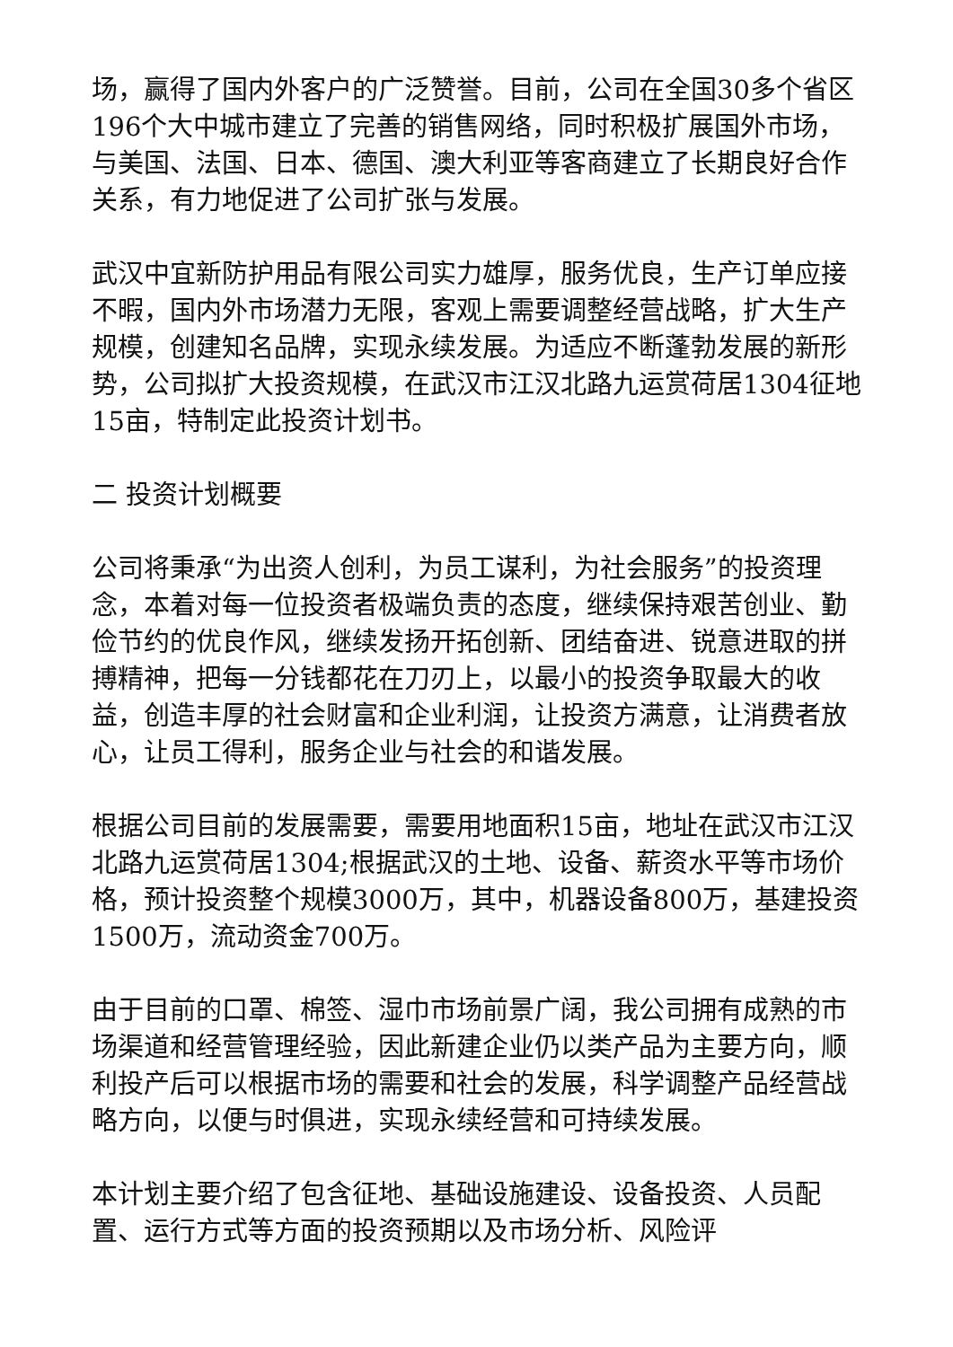场，赢得了国内外客户的广泛赞誉。目前，公司在全国30多个省区196个大中城市建立了完善的销售网络，同时积极扩展国外市场，与美国、法国、日本、德国、澳大利亚等客商建立了长期良好合作关系，有力地促进了公司扩张与发展。
武汉中宜新防护用品有限公司实力雄厚，服务优良，生产订单应接不暇，国内外市场潜力无限，客观上需要调整经营战略，扩大生产规模，创建知名品牌，实现永续发展。为适应不断蓬勃发展的新形势，公司拟扩大投资规模，在武汉市江汉北路九运赏荷居1304征地15亩，特制定此投资计划书。
二 投资计划概要
公司将秉承“为出资人创利，为员工谋利，为社会服务”的投资理念，本着对每一位投资者极端负责的态度，继续保持艰苦创业、勤俭节约的优良作风，继续发扬开拓创新、团结奋进、锐意进取的拼搏精神，把每一分钱都花在刀刃上，以最小的投资争取最大的收益，创造丰厚的社会财富和企业利润，让投资方满意，让消费者放心，让员工得利，服务企业与社会的和谐发展。
根据公司目前的发展需要，需要用地面积15亩，地址在武汉市江汉北路九运赏荷居1304;根据武汉的土地、设备、薪资水平等市场价格，预计投资整个规模3000万，其中，机器设备800万，基建投资1500万，流动资金700万。
由于目前的口罩、棉签、湿巾市场前景广阔，我公司拥有成熟的市场渠道和经营管理经验，因此新建企业仍以类产品为主要方向，顺利投产后可以根据市场的需要和社会的发展，科学调整产品经营战略方向，以便与时俱进，实现永续经营和可持续发展。
本计划主要介绍了包含征地、基础设施建设、设备投资、人员配置、运行方式等方面的投资预期以及市场分析、风险评